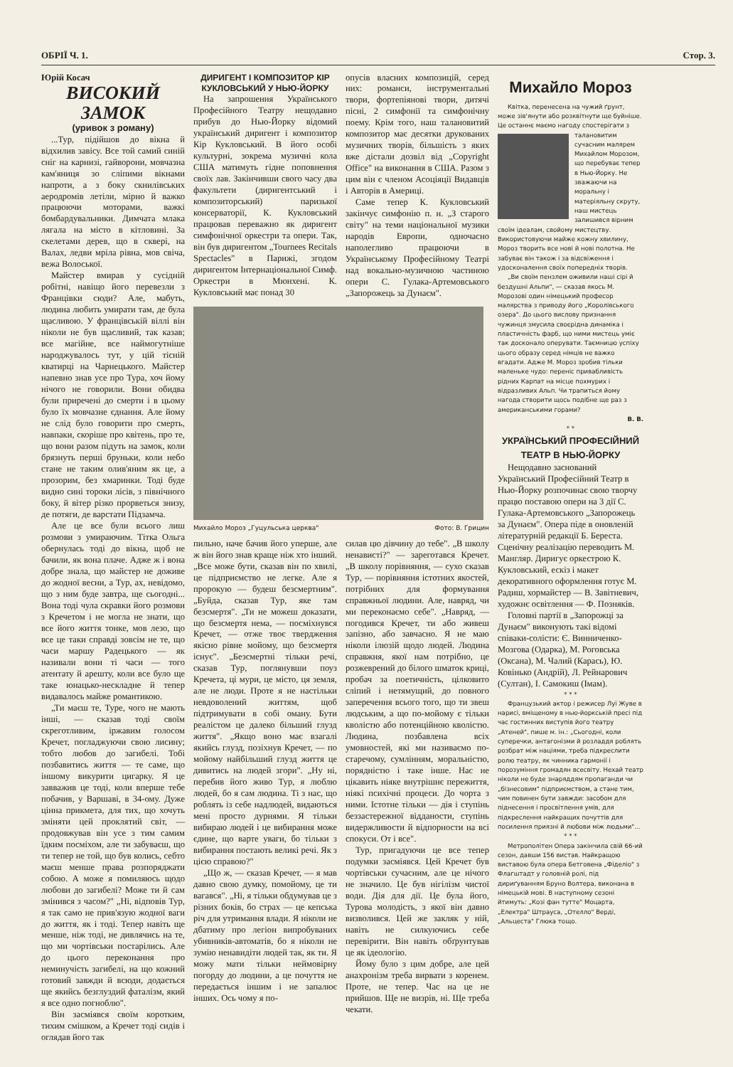ОБРІЇ Ч. 1. Стор. 3.
Юрій Косач
ВИСОКИЙ ЗАМОК
(уривок з роману)
...Тур, підійшов до вікна й відхилив завісу. Все той самий синій сніг на карнизі, гайворони, мовчазна кам'яниця зо сліпими вікнами напроти, а з боку скнилівських аеродромів летіли, мірно й важко працюючи моторами, важкі бомбардувальники. Димчата млака лягала на місто в кітловині. За скелетами дерев, що в сквері, на Валах, ледви мріла рівна, мов свіча, вежа Волоської.
Майстер вмирав у сусідній робітні, навіщо його перевезли з Францівки сюди? Але, мабуть, людина любить умирати там, де була щасливою. У францівській віллі він ніколи не був щасливий, так казав; все магійне, все наймогутніше народжувалось тут, у цій тісній кватирці на Чарнецького. Майстер напевно знав усе про Тура, хоч йому нічого не говорили. Вони обидва були приречені до смерти і в цьому було їх мовчазне єднання. Але йому не слід було говорити про смерть, навпаки, скоріше про квітень, про те, що вони разом підуть на замок, коли брязнуть перші бруньки, коли небо стане не таким олив'яним як це, а прозорим, без хмаринки. Тоді буде видно сині тороки лісів, з північного боку, й вітер різко прорветься знизу, де потяги, де варстати Підзамча.
Але це все були всього лиш розмови з умираючим. Тітка Ольга обернулась тоді до вікна, щоб не бачили, як вона плаче. Адже ж і вона добре знала, що майстер не доживе до жодної весни, а Тур, ах, невідомо, що з ним буде завтра, ще сьогодні... Вона тоді чула скравки його розмови з Кречетом і не могла не знати, що все його життя тонке, мов лезо, що все це таки справді зовсім не те, що часи маршу Радецького — як називали вони ті часи — того атентату й арешту, коли все було ще таке юнацько-нескладне й тепер видавалось майже романтикою.
„Ти маєш те, Туре, чого не мають інші, — сказав тоді своїм скреготливим, іржавим голосом Кречет, погладжуючи свою лисину; тобто любов до загибелі. Тобі позбавитись життя — те саме, що іншому викурити цигарку. Я це завважив це тоді, коли вперше тебе побачив, у Варшаві, в 34-ому. Дуже цінна прикмета, для тих, що хочуть зміняти цей проклятий світ, — продовжував він усе з тим самим їдким посміхом, але ти забуваєш, що ти тепер не той, що був колись, себто маєш менше права розпоряджати собою. А може я помиляюсь щодо любови до загибелі? Може ти й сам змінився з часом?" „Ні, відповів Тур, я так само не прив'язую жодної ваги до життя, як і тоді. Тепер навіть ще менше, ніж тоді, не дивлячись на те, що ми чортівськи постарілись. Але до цього переконання про неминучість загибелі, на що кожний готовий завжди й всюди, додається ще якийсь безглуздий фаталізм, який я все одно погноблю".
Він засміявся своїм коротким, тихим смішком, а Кречет тоді сидів і оглядав його так
ДИРИГЕНТ І КОМПОЗИТОР КІР КУКЛОВСЬКИЙ У НЬЮ-ЙОРКУ
На запрошення Українського Професійного Театру нещодавно прибув до Нью-Йорку відомий український диригент і композитор Кір Кукловський. В його особі культурні, зокрема музичні кола США матимуть гідне поповнення своїх лав. Закінчивши свого часу два факультети (диригентський і композиторський) паризької консерваторії, К. Кукловський працював переважно як диригент симфонічної оркестри та опери. Так, він був диригентом „Tournees Recitals Spectacles" в Парижі, згодом диригентом Інтернаціональної Симф. Оркестри в Мюнхені. К. Кукловський має понад 30
опусів власних композицій, серед них: романси, інструментальні твори, фортепіянові твори, дитячі пісні, 2 симфонії та симфонічну поему. Крім того, наш талановитий композитор має десятки друкованих музичних творів, більшість з яких вже дістали дозвіл від „Copyright Office" на виконання в США. Разом з цим він є членом Асоціяції Видавців і Авторів в Америці.
Саме тепер К. Кукловський закінчує симфонію п. н. „З старого світу" на теми національної музики народів Европи, одночасно наполегливо працюючи в Українському Професійному Театрі над вокально-музичною частиною опери С. Гулака-Артемовського „Запорожець за Дунаєм".
Михайло Мороз „Гуцульська церква" Фото: В. Грицин
пильно, наче бачив його уперше, але ж він його знав краще ніж хто інший. „Все може бути, сказав він по хвилі, це підприємство не легке. Але я пророкую — будеш безсмертним". „Буйда, сказав Тур, яке там безсмертя". „Ти не можеш доказати, що безсмертя нема, — посміхнувся Кречет, — отже твоє твердження якісно рівне мойому, що безсмертя існує". „Безсмертні тільки речі, сказав Тур, поглянувши поуз Кречета, ці мури, це місто, ця земля, але не люди. Проте я не настільки невдоволений життям, щоб підтримувати в собі оману. Бути реалістом це далеко більший глузд життя". „Якщо воно має взагалі якийсь глузд, позіхнув Кречет, — по мойому найбільший глузд життя це дивитись на людей згори". „Ну ні, перебив його живо Тур, я люблю людей, бо я сам людина. Ті з нас, що роблять із себе надлюдей, видаються мені просто дурнями. Я тільки вибираю людей і це вибирання може єдине, що варте уваги, бо тільки з вибирання постають великі речі. Як з цією справою?"
„Що ж, — сказав Кречет, — я мав давно свою думку, помойому, це ти вагався". „Ні, я тільки обдумував це з різних боків, бо страх — це кепська річ для утримання влади. Я ніколи не дбатиму про легіон випробуваних убивників-автоматів, бо я ніколи не зумію ненавидіти людей так, як ти. Я можу мати тільки неймовірну погорду до людини, а це почуття не передається іншим і не запалює інших. Ось чому я по-
силав цю дівчину до тебе". „В школу ненависті?" — зареготався Кречет. „В школу порівняння, — сухо сказав Тур, — порівняння істотних якостей, потрібних для формування справжньої людини. Але, навряд, чи ми переконаємо себе". „Навряд, — погодився Кречет, ти або живеш запізно, або завчасно. Я не маю ніколи ілюзій щодо людей. Людина справжня, якої нам потрібно, це розжеврений до білого шматок криці, пробач за поетичність, цілковито сліпий і нетямущий, до повного заперечення всього того, що ти звеш людським, а що по-мойому є тільки кволістю або потенційною кволістю. Людина, позбавлена всіх умовностей, які ми називаємо по-старечому, сумлінням, моральністю, порядністю і таке інше. Нас не цікавить ніяке внутрішнє пережиття, ніякі психічні процеси. До чорта з ними. Істотне тільки — дія і ступінь беззастережної відданости, ступінь видержливости й відпорности на всі спокуси. От і все".
Тур, пригадуючи це все тепер подумки засміявся. Цей Кречет був чортівськи сучасним, але це нічого не значило. Це був нігілізм чистої води. Дія для дії. Це була його, Турова молодість, з якої він давно визволився. Цей же закляк у ній, навіть не силкуючись себе перевірити. Він навіть обґрунтував це як ідеологію.
Йому було з цим добре, але цей анахронізм треба вирвати з коренем. Проте, не тепер. Час на це не прийшов. Ще не визрів, ні. Ще треба чекати.
Михайло Мороз
Квітка, перенесена на чужий ґрунт, може зів'янути або розквітнути ще буйніше. Це останнє маємо нагоду спостерігати з талановитим сучасним малярем Михайлом Морозом, що перебуває тепер в Нью-Йорку. Не зважаючи на моральну і матеріяльну скруту, наш мистець залишився вірним своїм ідеалам, свойому мистецтву. Використовуючи майже кожну хвилину, Мороз творить все нові й нові полотна. Не забуває він також і за відсвіження і удосконалення своїх попередніх творів.
„Ви своїм пензлем оживили наші сірі й бездушні Альпи", — сказав якось М. Морозові один німецький професор малярства з приводу його „Королівського озера". До цього вислову признання чужинця змусила своєрідна динаміка і пластичність фарб, що ними мистець уміє так досконало оперувати. Таємницю успіху цього образу серед німців не важко вгадати. Адже М. Мороз зробив тільки маленьке чудо: переніс привабливість рідних Карпат на місце похмурих і відразливих Альп. Чи трапиться йому нагода створити щось подібне ще раз з американськими горами?
В. В.
* *
УКРАЇНСЬКИЙ ПРОФЕСІЙНИЙ ТЕАТР В НЬЮ-ЙОРКУ
Нещодавно заснований Український Професійний Театр в Нью-Йорку розпочинає свою творчу працю поставою опери на 3 дії С. Гулака-Артемовського „Запорожець за Дунаєм". Опера піде в оновленій літературній редакції Б. Береста. Сценічну реалізацію переводить М. Мангляр. Диригує оркестрою К. Кукловський, ескіз і макет декоративного оформлення готує М. Радиш, хормайстер — В. Завітневич, художнє освітлення — Ф. Позняків.
Головні партії в „Запорожці за Дунаєм" виконують такі відомі співаки-солісти: Є. Винниченко-Мозгова (Одарка), М. Роговська (Оксана), М. Чалий (Карась), Ю. Ковінько (Андрій), Л. Рейнарович (Султан), І. Самокиш (Імам).
* * *
Французький актор і режисер Луї Жуве в нарисі, вміщеному в нью-йоркській пресі під час гостинних виступів його театру „Атеней", пише м. ін.: „Сьогодні, коли суперечки, антагонізми й розладдя роблять розбрат між націями, треба підкреслити ролю театру, як чинника гармонії і порозуміння громадян всесвіту. Нехай театр ніколи не буде знаряддям пропаганди чи „бізнесовим" підприємством, а стане тим, чим повинен бути завжди: засобом для піднесення і просвітлення умів, для підкреслення найкращих почуттів для посилення приязні й любови між людьми"...
* * *
Метрополітен Опера закінчила свій 66-ий сезон, давши 156 вистав. Найкращою виставою була опера Бетговена „Фіделіо" з Флагштадт у головній ролі, під дириґуванням Бруно Волтера, виконана в німецькій мові. В наступному сезоні йтимуть: „Козі фан тутте" Моцарта, „Електра" Штрауса, „Отелло" Верді, „Альцеста" Глюка тощо.